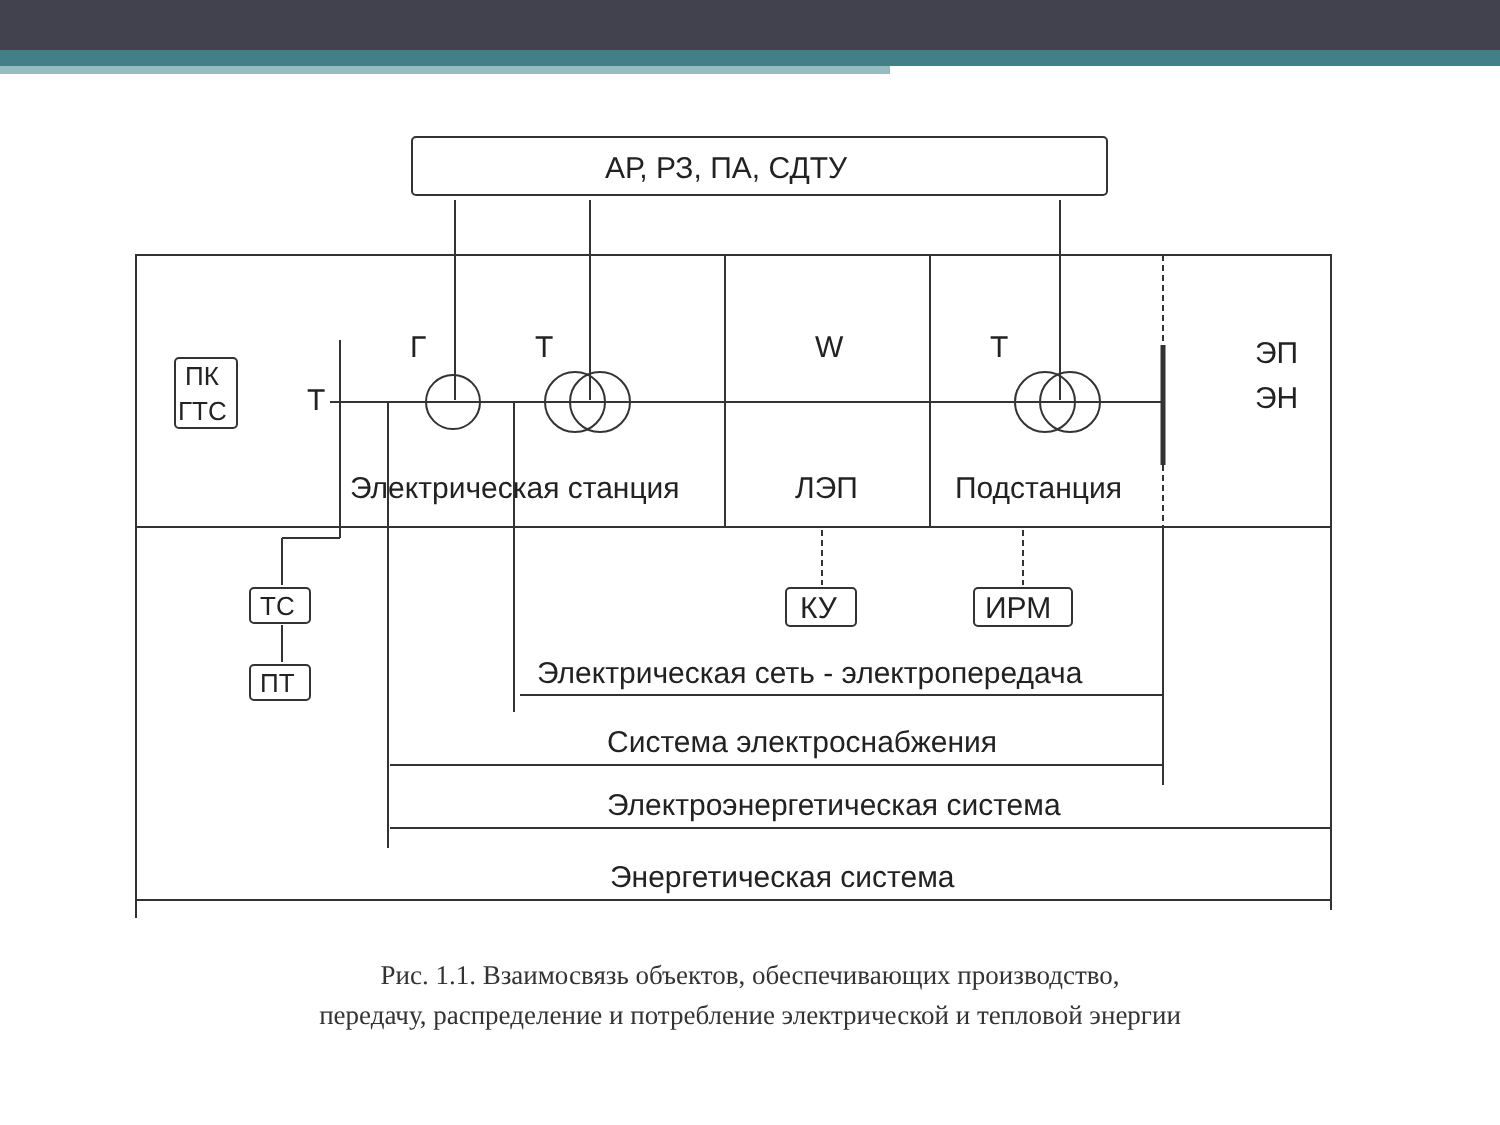АР, РЗ, ПА, СДТУ
Г
Т
W
Т
ПК
ГТС
Т
Электрическая станция
ЛЭП
Подстанция
ЭП
ЭН
ТС
ПТ
КУ
ИРМ
Электрическая сеть - электропередача
Система электроснабжения
Электроэнергетическая система
Энергетическая система
Рис. 1.1. Взаимосвязь объектов, обеспечивающих производство,
передачу, распределение и потребление электрической и тепловой энергии